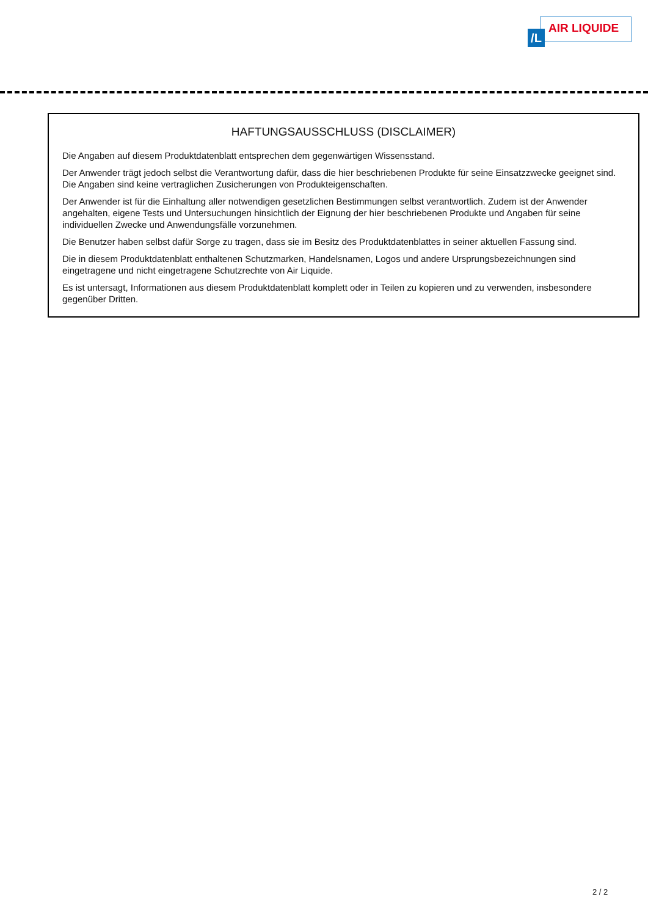/L
AIR LIQUIDE
HAFTUNGSAUSSCHLUSS (DISCLAIMER)
Die Angaben auf diesem Produktdatenblatt entsprechen dem gegenwärtigen Wissensstand.
Der Anwender trägt jedoch selbst die Verantwortung dafür, dass die hier beschriebenen Produkte für seine Einsatzzwecke geeignet sind. Die Angaben sind keine vertraglichen Zusicherungen von Produkteigenschaften.
Der Anwender ist für die Einhaltung aller notwendigen gesetzlichen Bestimmungen selbst verantwortlich. Zudem ist der Anwender angehalten, eigene Tests und Untersuchungen hinsichtlich der Eignung der hier beschriebenen Produkte und Angaben für seine individuellen Zwecke und Anwendungsfälle vorzunehmen.
Die Benutzer haben selbst dafür Sorge zu tragen, dass sie im Besitz des Produktdatenblattes in seiner aktuellen Fassung sind.
Die in diesem Produktdatenblatt enthaltenen Schutzmarken, Handelsnamen, Logos und andere Ursprungsbezeichnungen sind eingetragene und nicht eingetragene Schutzrechte von Air Liquide.
Es ist untersagt, Informationen aus diesem Produktdatenblatt komplett oder in Teilen zu kopieren und zu verwenden, insbesondere gegenüber Dritten.
2 / 2